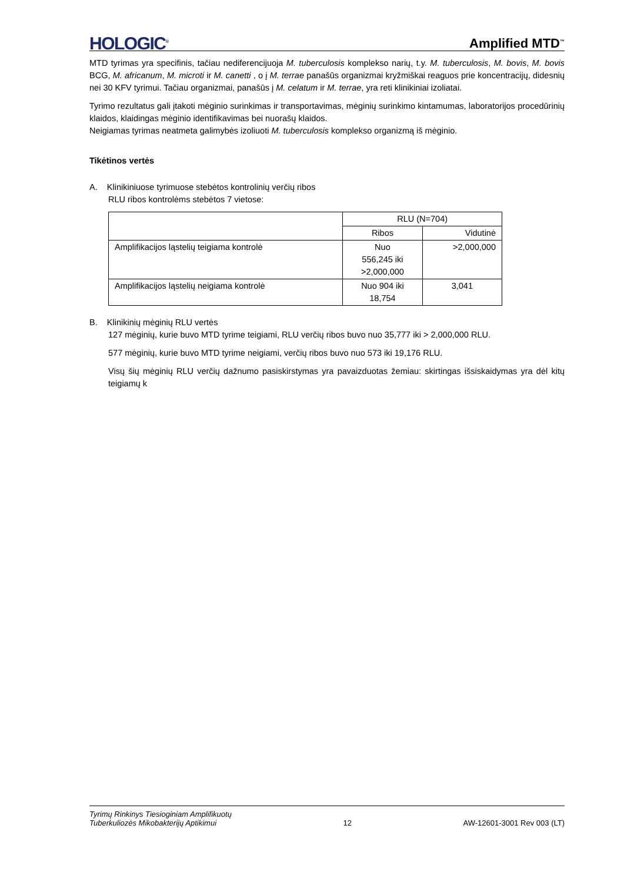HOLOGIC<sup>®</sup> Amplified MTD<sup>™</sup>
MTD tyrimas yra specifinis, tačiau nediferencijuoja M. tuberculosis komplekso narių, t.y. M. tuberculosis, M. bovis, M. bovis BCG, M. africanum, M. microti ir M. canetti , o į M. terrae panašūs organizmai kryžmiškai reaguos prie koncentracijų, didesnių nei 30 KFV tyrimui. Tačiau organizmai, panašūs į M. celatum ir M. terrae, yra reti klinikiniai izoliatai.
Tyrimo rezultatus gali įtakoti mėginio surinkimas ir transportavimas, mėginių surinkimo kintamumas, laboratorijos procedūrinių klaidos, klaidingas mėginio identifikavimas bei nuorašų klaidos.
Neigiamas tyrimas neatmeta galimybės izoliuoti M. tuberculosis komplekso organizmą iš mėginio.
Tikėtinos vertės
A. Klinikiniuose tyrimuose stebėtos kontrolinių verčių ribos
RLU ribos kontrolėms stebėtos 7 vietose:
| | RLU (N=704) | |
| --- | --- | --- |
| | Ribos | Vidutinė |
| Amplifikacijos ląstelių teigiama kontrolė | Nuo 556,245 iki >2,000,000 | >2,000,000 |
| Amplifikacijos ląstelių neigiama kontrolė | Nuo 904 iki 18,754 | 3,041 |
B. Klinikinių mėginių RLU vertės
127 mėginių, kurie buvo MTD tyrime teigiami, RLU verčių ribos buvo nuo 35,777 iki > 2,000,000 RLU.
577 mėginių, kurie buvo MTD tyrime neigiami, verčių ribos buvo nuo 573 iki 19,176 RLU.
Visų šių mėginių RLU verčių dažnumo pasiskirstymas yra pavaizduotas žemiau: skirtingas išsiskaidymas yra dėl kitų teigiamų k
Tyrimų Rinkinys Tiesioginiam Amplifikuotų
Tuberkuliozės Mikobakterijų Aptikimui 12 AW-12601-3001 Rev 003 (LT)